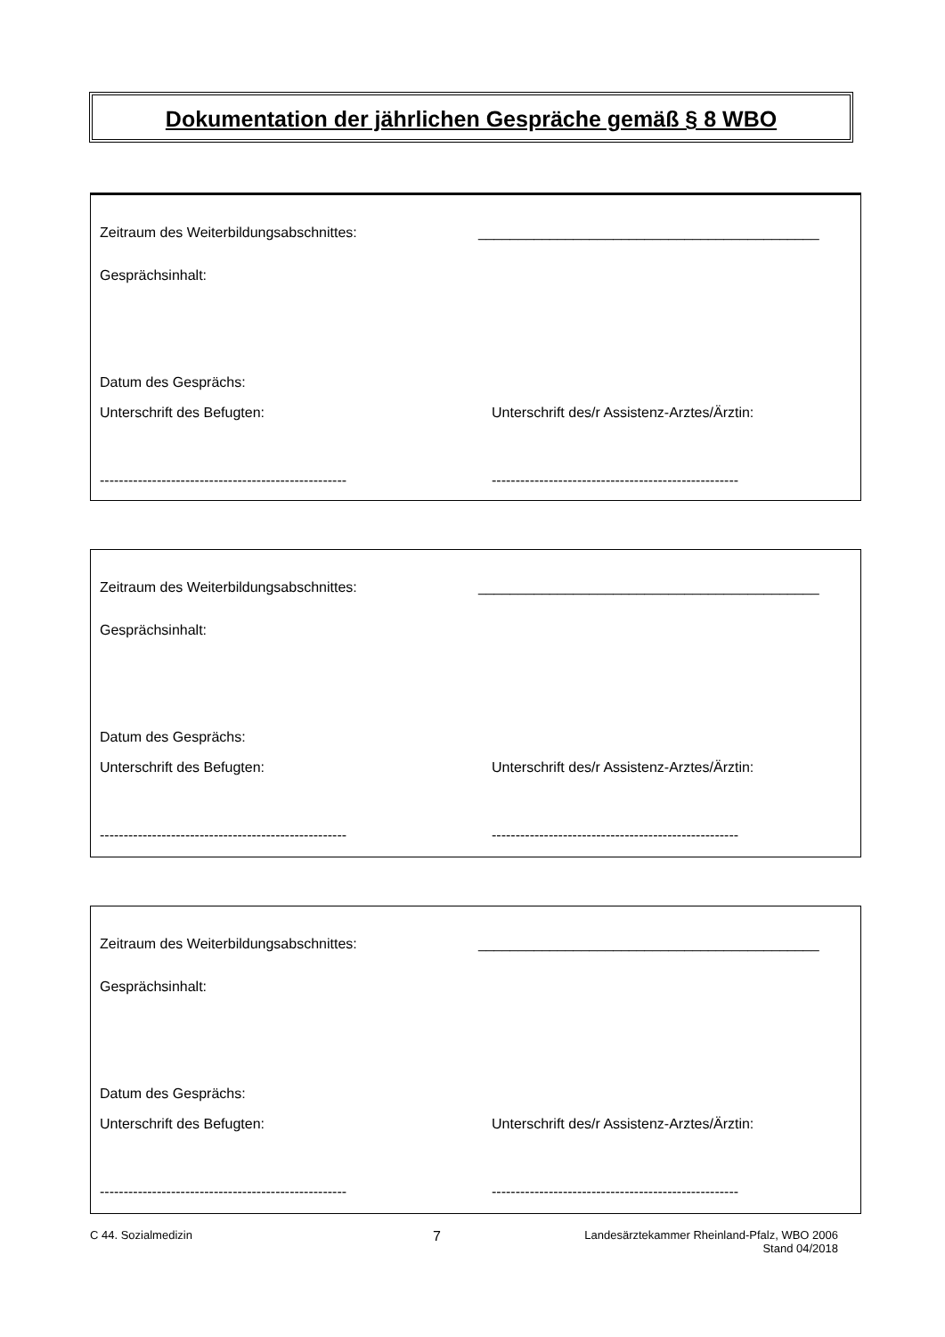Dokumentation der jährlichen Gespräche gemäß § 8 WBO
Zeitraum des Weiterbildungsabschnittes: ___________________________________________
Gesprächsinhalt:
Datum des Gesprächs:
Unterschrift des Befugten: Unterschrift des/r Assistenz-Arztes/Ärztin:
----------------------------------------------------
----------------------------------------------------
Zeitraum des Weiterbildungsabschnittes: ___________________________________________
Gesprächsinhalt:
Datum des Gesprächs:
Unterschrift des Befugten: Unterschrift des/r Assistenz-Arztes/Ärztin:
----------------------------------------------------
----------------------------------------------------
Zeitraum des Weiterbildungsabschnittes: ___________________________________________
Gesprächsinhalt:
Datum des Gesprächs:
Unterschrift des Befugten: Unterschrift des/r Assistenz-Arztes/Ärztin:
----------------------------------------------------
----------------------------------------------------
C 44. Sozialmedizin
7
Landesärztekammer Rheinland-Pfalz, WBO 2006
Stand 04/2018